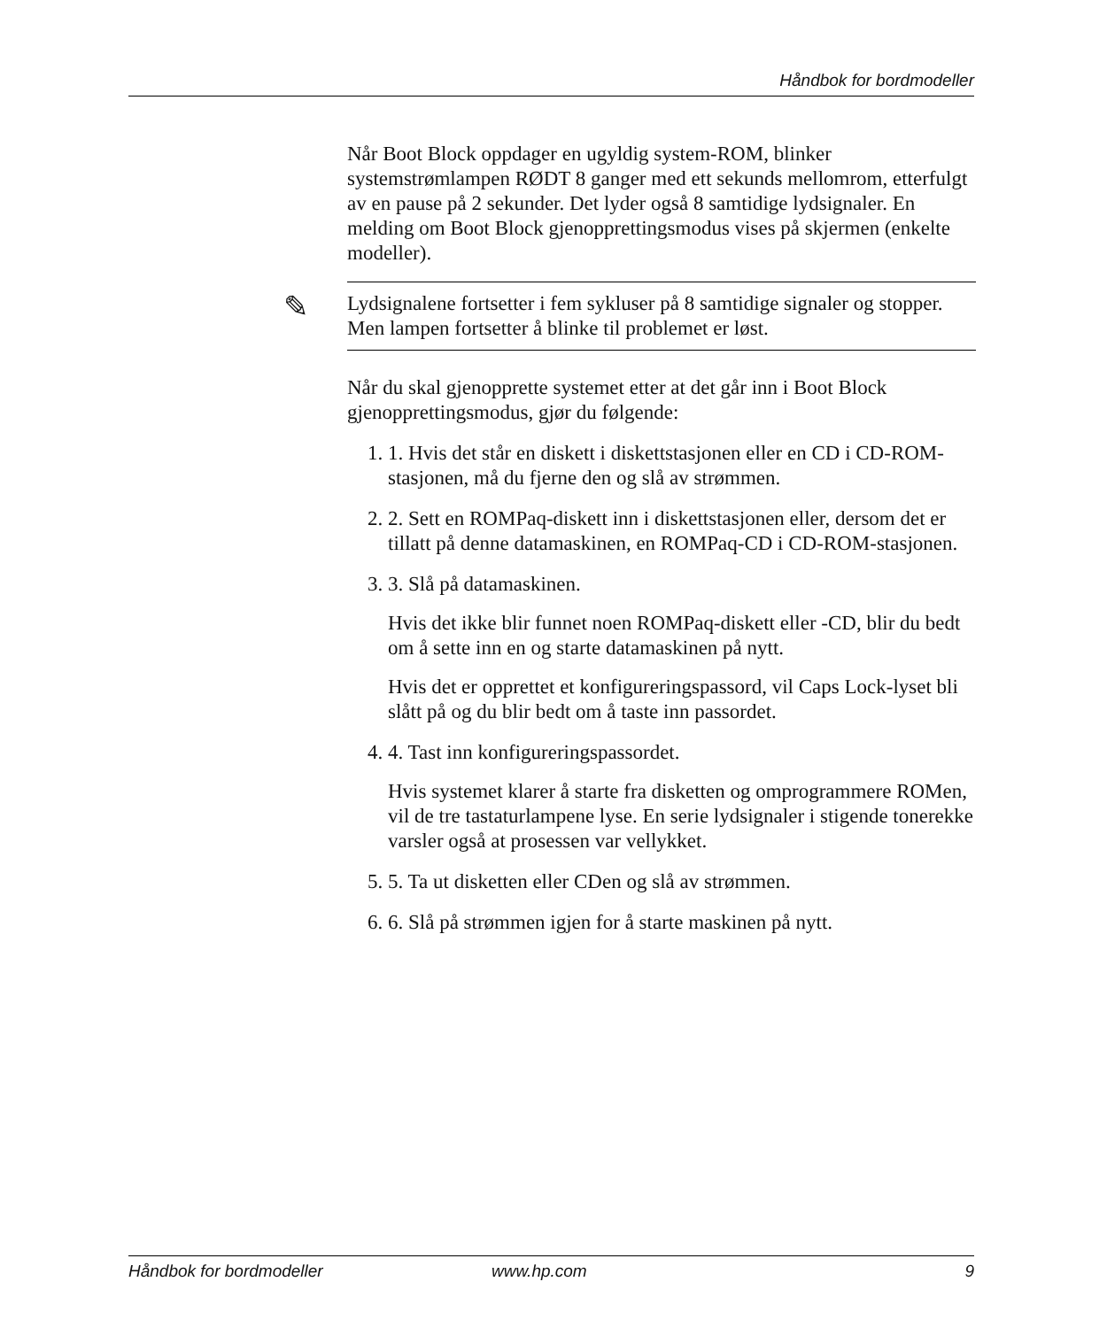Håndbok for bordmodeller
Når Boot Block oppdager en ugyldig system-ROM, blinker systemstrømlampen RØDT 8 ganger med ett sekunds mellomrom, etterfulgt av en pause på 2 sekunder. Det lyder også 8 samtidige lydsignaler. En melding om Boot Block gjenopprettingsmodus vises på skjermen (enkelte modeller).
✎ Lydsignalene fortsetter i fem sykluser på 8 samtidige signaler og stopper. Men lampen fortsetter å blinke til problemet er løst.
Når du skal gjenopprette systemet etter at det går inn i Boot Block gjenopprettingsmodus, gjør du følgende:
1. 1. Hvis det står en diskett i diskettstasjonen eller en CD i CD-ROM-stasjonen, må du fjerne den og slå av strømmen.
2. 2. Sett en ROMPaq-diskett inn i diskettstasjonen eller, dersom det er tillatt på denne datamaskinen, en ROMPaq-CD i CD-ROM-stasjonen.
3. 3. Slå på datamaskinen.
Hvis det ikke blir funnet noen ROMPaq-diskett eller -CD, blir du bedt om å sette inn en og starte datamaskinen på nytt.
Hvis det er opprettet et konfigureringspassord, vil Caps Lock-lyset bli slått på og du blir bedt om å taste inn passordet.
4. 4. Tast inn konfigureringspassordet.
Hvis systemet klarer å starte fra disketten og omprogrammere ROMen, vil de tre tastaturlampene lyse. En serie lydsignaler i stigende tonerekke varsler også at prosessen var vellykket.
5. 5. Ta ut disketten eller CDen og slå av strømmen.
6. 6. Slå på strømmen igjen for å starte maskinen på nytt.
Håndbok for bordmodeller www.hp.com 9